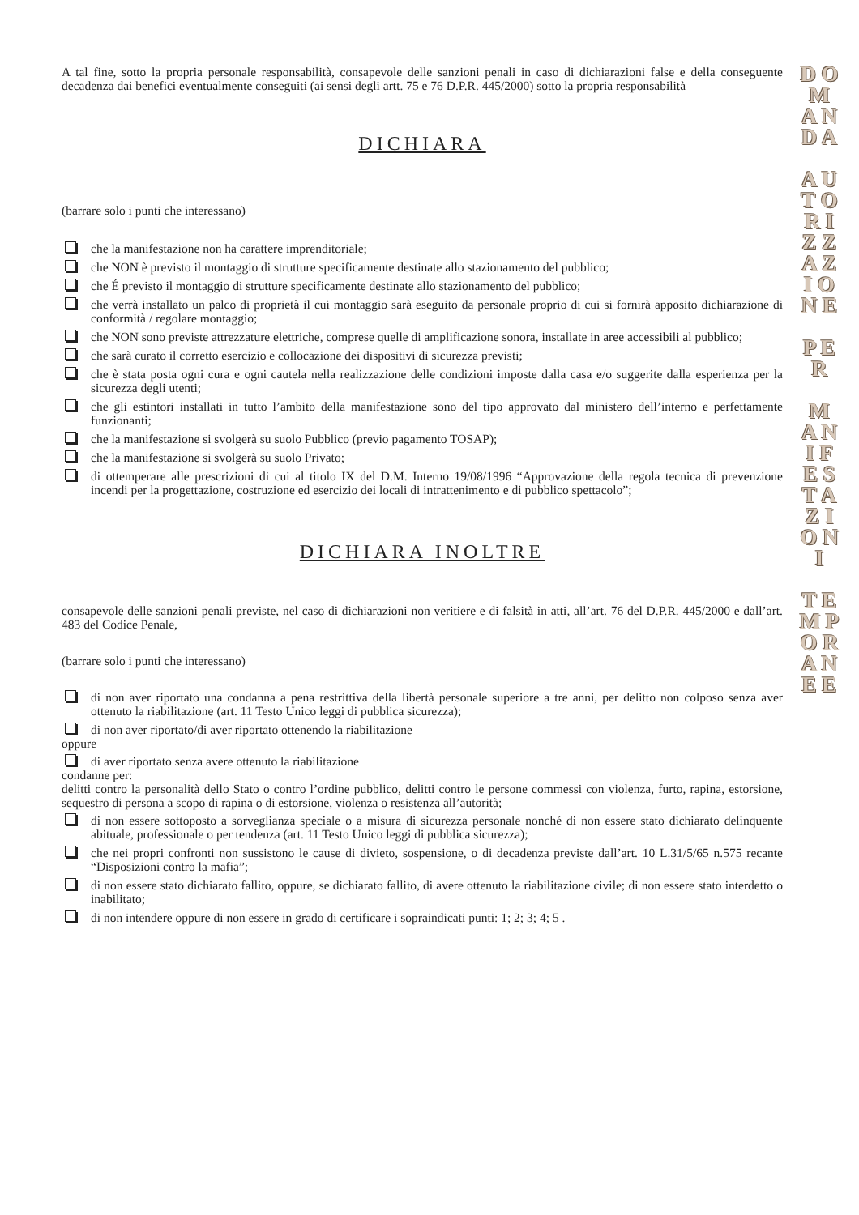A tal fine, sotto la propria personale responsabilità, consapevole delle sanzioni penali in caso di dichiarazioni false e della conseguente decadenza dai benefici eventualmente conseguiti (ai sensi degli artt. 75 e 76 D.P.R. 445/2000) sotto la propria responsabilità
DICHIARA
(barrare solo i punti che interessano)
che la manifestazione non ha carattere imprenditoriale;
che NON è previsto il montaggio di strutture specificamente destinate allo stazionamento del pubblico;
che É previsto il montaggio di strutture specificamente destinate allo stazionamento del pubblico;
che verrà installato un palco di proprietà il cui montaggio sarà eseguito da personale proprio di cui si fornirà apposito dichiarazione di conformità / regolare montaggio;
che NON sono previste attrezzature elettriche, comprese quelle di amplificazione sonora, installate in aree accessibili al pubblico;
che sarà curato il corretto esercizio e collocazione dei dispositivi di sicurezza previsti;
che è stata posta ogni cura e ogni cautela nella realizzazione delle condizioni imposte dalla casa e/o suggerite dalla esperienza per la sicurezza degli utenti;
che gli estintori installati in tutto l’ambito della manifestazione sono del tipo approvato dal ministero dell’interno e perfettamente funzionanti;
che la manifestazione si svolgerà su suolo Pubblico (previo pagamento TOSAP);
che la manifestazione si svolgerà su suolo Privato;
di ottemperare alle prescrizioni di cui al titolo IX del D.M. Interno 19/08/1996 “Approvazione della regola tecnica di prevenzione incendi per la progettazione, costruzione ed esercizio dei locali di intrattenimento e di pubblico spettacolo”;
DICHIARA INOLTRE
consapevole delle sanzioni penali previste, nel caso di dichiarazioni non veritiere e di falsità in atti, all’art. 76 del D.P.R. 445/2000 e dall’art. 483 del Codice Penale,
(barrare solo i punti che interessano)
di non aver riportato una condanna a pena restrittiva della libertà personale superiore a tre anni, per delitto non colposo senza aver ottenuto la riabilitazione (art. 11 Testo Unico leggi di pubblica sicurezza);
di non aver riportato/di aver riportato ottenendo la riabilitazione
oppure
di aver riportato senza avere ottenuto la riabilitazione
condanne per:
delitti contro la personalità dello Stato o contro l’ordine pubblico, delitti contro le persone commessi con violenza, furto, rapina, estorsione, sequestro di persona a scopo di rapina o di estorsione, violenza o resistenza all’autorità;
di non essere sottoposto a sorveglianza speciale o a misura di sicurezza personale nonché di non essere stato dichiarato delinquente abituale, professionale o per tendenza (art. 11 Testo Unico leggi di pubblica sicurezza);
che nei propri confronti non sussistono le cause di divieto, sospensione, o di decadenza previste dall’art. 10 L.31/5/65 n.575 recante “Disposizioni contro la mafia”;
di non essere stato dichiarato fallito, oppure, se dichiarato fallito, di avere ottenuto la riabilitazione civile; di non essere stato interdetto o inabilitato;
di non intendere oppure di non essere in grado di certificare i sopraindicati punti: 1; 2; 3; 4; 5 .
D O M A N D A
A U T O R I Z Z A Z I O N E
P E R
M A N I F E S T A Z I O N I
T E M P O R A N E E